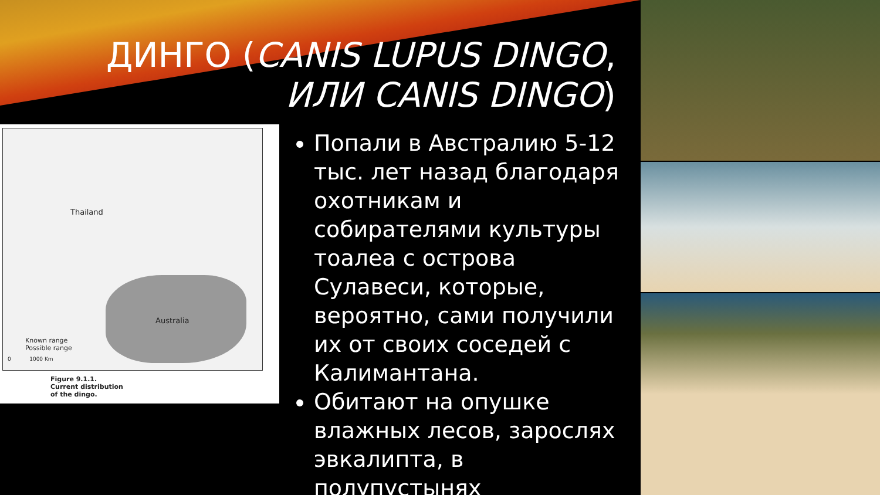ДИНГО (CANIS LUPUS DINGO,
ИЛИ CANIS DINGO)
Thailand
Australia
Known range
Possible range
0 1000 Km
Figure 9.1.1. Current distribution of the dingo.
Попали в Австралию 5-12 тыс. лет назад благодаря охотникам и собирателями культуры тоалеа с острова Сулавеси, которые, вероятно, сами получили их от своих соседей с Калимантана.
Обитают на опушке влажных лесов, зарослях эвкалипта, в полупустынях